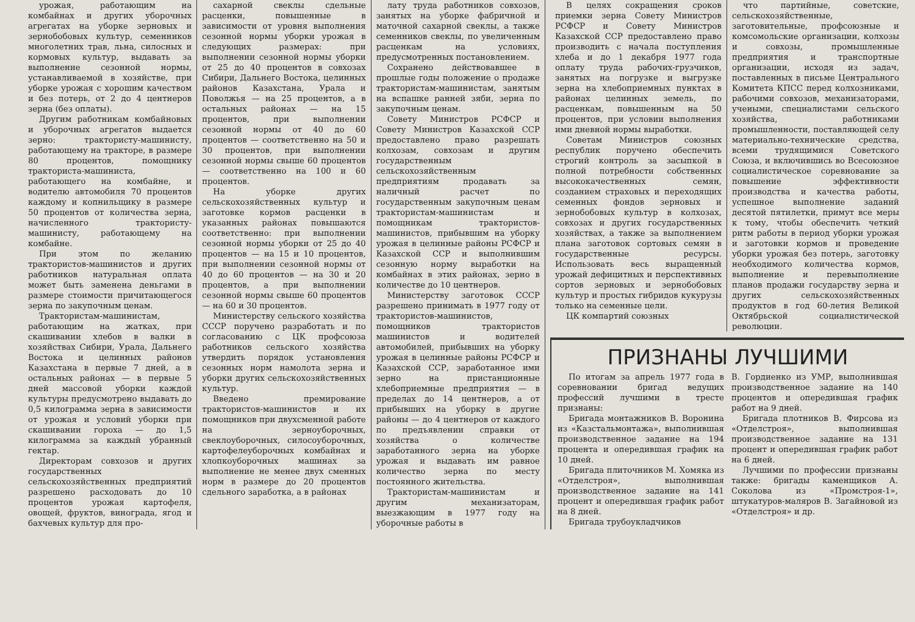урожая, работающим на комбайнах и других уборочных агрегатах на уборке зерновых и зернобобовых культур, семенников многолетних трав, льна, силосных и кормовых культур, выдавать за выполнение сезонной нормы, устанавливаемой в хозяйстве, при уборке урожая с хорошим качеством и без потерь, от 2 до 4 центнеров зерна (без оплаты).
Другим работникам комбайновых и уборочных агрегатов выдается зерно: трактористу-машинисту, работающему на тракторе, в размере 80 процентов, помощнику тракториста-машиниста, работающего на комбайне, и водителю автомобиля 70 процентов каждому и копнильщику в размере 50 процентов от количества зерна, начисленного трактористу-машинисту, работающему на комбайне.
При этом по желанию трактористов-машинистов и других работников натуральная оплата может быть заменена деньгами в размере стоимости причитающегося зерна по закупочным ценам.
Трактористам-машинистам, работающим на жатках, при скашивании хлебов в валки в хозяйствах Сибири, Урала, Дальнего Востока и целинных районов Казахстана в первые 7 дней, а в остальных районах — в первые 5 дней массовой уборки каждой культуры предусмотрено выдавать до 0,5 килограмма зерна в зависимости от урожая и условий уборки при скашивании гороха — до 1,5 килограмма за каждый убранный гектар.
Директорам совхозов и других государственных сельскохозяйственных предприятий разрешено расходовать до 10 процентов урожая картофеля, овощей, фруктов, винограда, ягод и бахчевых культур для про-
сахарной свеклы сдельные расценки, повышенные в зависимости от уровня выполнения сезонной нормы уборки урожая в следующих размерах: при выполнении сезонной нормы уборки от 25 до 40 процентов в совхозах Сибири, Дальнего Востока, целинных районов Казахстана, Урала и Поволжья — на 25 процентов, а в остальных районах — на 15 процентов, при выполнении сезонной нормы от 40 до 60 процентов — соответственно на 50 и 30 процентов, при выполнении сезонной нормы свыше 60 процентов — соответственно на 100 и 60 процентов.
На уборке других сельскохозяйственных культур и заготовке кормов расценки в указанных районах повышаются соответственно: при выполнении сезонной нормы уборки от 25 до 40 процентов — на 15 и 10 процентов, при выполнении сезонной нормы от 40 до 60 процентов — на 30 и 20 процентов, а при выполнении сезонной нормы свыше 60 процентов — на 60 и 30 процентов.
Министерству сельского хозяйства СССР поручено разработать и по согласованию с ЦК профсоюза работников сельского хозяйства утвердить порядок установления сезонных норм намолота зерна и уборки других сельскохозяйственных культур.
Введено премирование трактористов-машинистов и их помощников при двухсменной работе на зерноуборочных, свеклоуборочных, силосоуборочных, картофелеуборочных комбайнах и хлопкоуборочных машинах за выполнение не менее двух сменных норм в размере до 20 процентов сдельного заработка, а в районах
лату труда работников совхозов, занятых на уборке фабричной и маточной сахарной свеклы, а также семенников свеклы, по увеличенным расценкам на условиях, предусмотренных постановлением.
Сохранено действовавшее в прошлые годы положение о продаже трактористам-машинистам, занятым на вспашке ранней зяби, зерна по закупочным ценам.
Совету Министров РСФСР и Совету Министров Казахской ССР предоставлено право разрешать колхозам, совхозам и другим государственным сельскохозяйственным предприятиям продавать за наличный расчет по государственным закупочным ценам трактористам-машинистам и помощникам трактористов-машинистов, прибывшим на уборку урожая в целинные районы РСФСР и Казахской ССР и выполнившим сезонную норму выработки на комбайнах в этих районах, зерно в количестве до 10 центнеров.
Министерству заготовок СССР разрешено принимать в 1977 году от трактористов-машинистов, помощников трактористов машинистов и водителей автомобилей, прибывших на уборку урожая в целинные районы РСФСР и Казахской ССР, заработанное ими зерно на пристанционные хлебоприемные предприятия — в пределах до 14 центнеров, а от прибывших на уборку в другие районы — до 4 центнеров от каждого по предъявлении справки от хозяйства о количестве заработанного зерна на уборке урожая и выдавать им равное количество зерна по месту постоянного жительства.
Трактористам-машинистам и другим механизаторам, выезжающим в 1977 году на уборочные работы в
В целях сокращения сроков приемки зерна Совету Министров РСФСР и Совету Министров Казахской ССР предоставлено право производить с начала поступления хлеба и до 1 декабря 1977 года оплату труда рабочих-грузчиков, занятых на погрузке и выгрузке зерна на хлебоприемных пунктах в районах целинных земель, по расценкам, повышенным на 50 процентов, при условии выполнения ими дневной нормы выработки.
Советам Министров союзных республик поручено обеспечить строгий контроль за засыпкой в полной потребности собственных высококачественных семян, созданием страховых и переходящих семенных фондов зерновых и зернобобовых культур в колхозах, совхозах и других государственных хозяйствах, а также за выполнением плана заготовок сортовых семян в государственные ресурсы. Использовать весь выращенный урожай дефицитных и перспективных сортов зерновых и зернобобовых культур и простых гибридов кукурузы только на семенные цели.
ЦК компартий союзных
что партийные, советские, сельскохозяйственные, заготовительные, профсоюзные и комсомольские организации, колхозы и совхозы, промышленные предприятия и транспортные организации, исходя из задач, поставленных в письме Центрального Комитета КПСС перед колхозниками, рабочими совхозов, механизаторами, учеными, специалистами сельского хозяйства, работниками промышленности, поставляющей селу материально-технические средства, всеми трудящимися Советского Союза, и включившись во Всесоюзное социалистическое соревнование за повышение эффективности производства и качества работы, успешное выполнение заданий десятой пятилетки, примут все меры к тому, чтобы обеспечить четкий ритм работы в период уборки урожая и заготовки кормов и проведение уборки урожая без потерь, заготовку необходимого количества кормов, выполнение и перевыполнение планов продажи государству зерна и других сельскохозяйственных продуктов в год 60-летия Великой Октябрьской социалистической революции.
ПРИЗНАНЫ ЛУЧШИМИ
По итогам за апрель 1977 года в соревновании бригад ведущих профессий лучшими в тресте признаны:
Бригада монтажников В. Воронина из «Казстальмонтажа», выполнившая производственное задание на 194 процента и опередившая график на 10 дней.
Бригада плиточников М. Хомяка из «Отделстроя», выполнившая производственное задание на 141 процент и опередившая график работ на 8 дней.
Бригада трубоукладчиков
В. Гордиенко из УМР, выполнившая производственное задание на 140 процентов и опередившая график работ на 9 дней.
Бригада плотников В. Фирсова из «Отделстроя», выполнившая производственное задание на 131 процент и опередившая график работ на 6 дней.
Лучшими по профессии признаны также: бригады каменщиков А. Соколова из «Промстроя-1», штукатуров-маляров В. Загайновой из «Отделстроя» и др.